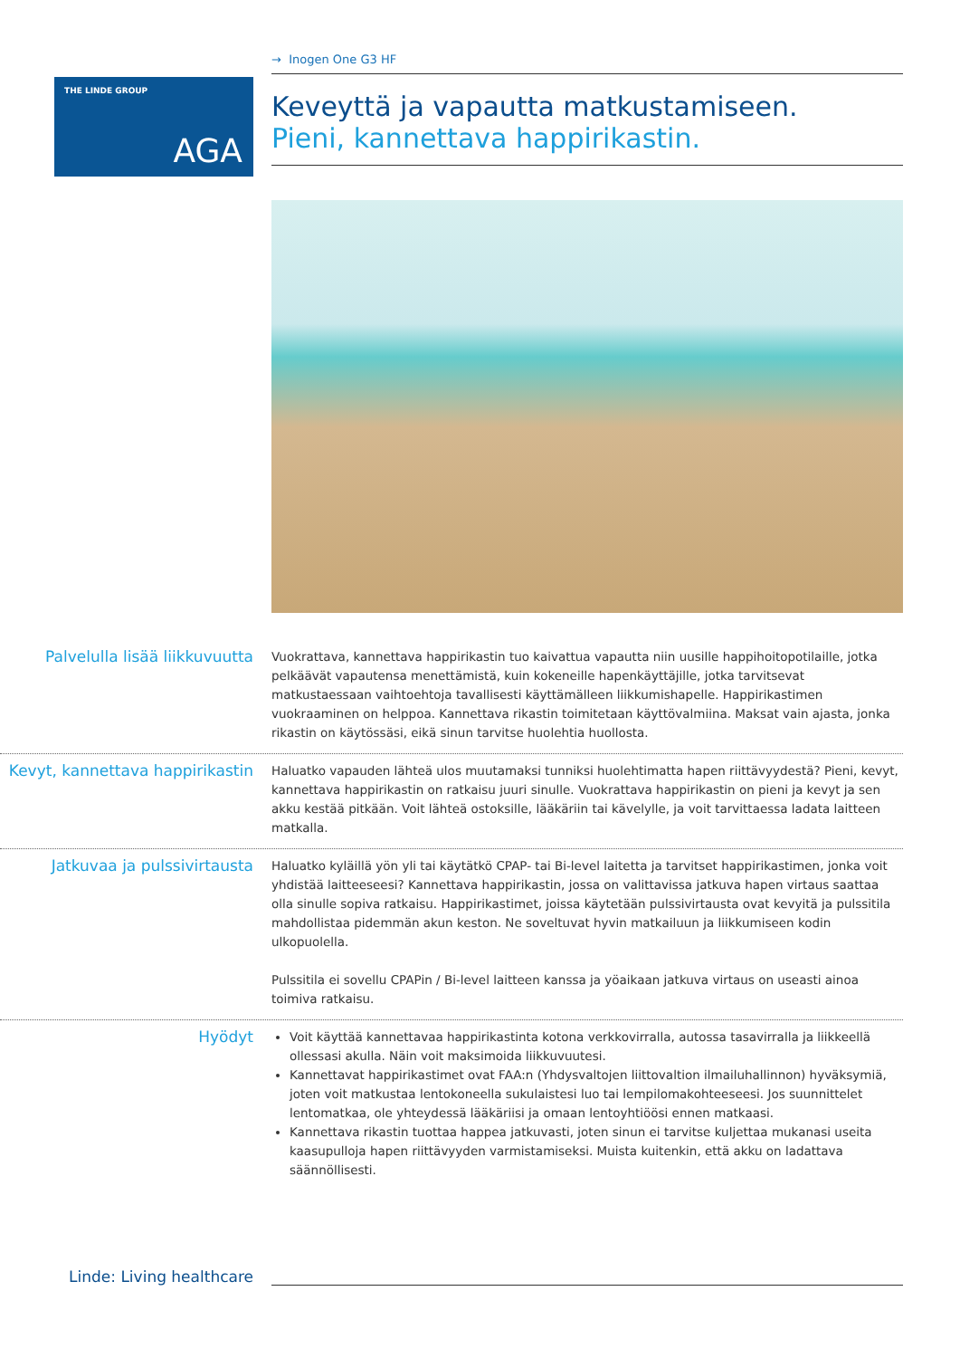THE LINDE GROUP
AGA
→ Inogen One G3 HF
Keveyttä ja vapautta matkustamiseen.
Pieni, kannettava happirikastin.
Palvelulla lisää liikkuvuutta
Vuokrattava, kannettava happirikastin tuo kaivattua vapautta niin uusille happihoitopotilaille, jotka pelkäävät vapautensa menettämistä, kuin kokeneille hapenkäyttäjille, jotka tarvitsevat matkustaessaan vaihtoehtoja tavallisesti käyttämälleen liikkumishapelle. Happirikastimen vuokraaminen on helppoa. Kannettava rikastin toimitetaan käyttövalmiina. Maksat vain ajasta, jonka rikastin on käytössäsi, eikä sinun tarvitse huolehtia huollosta.
Kevyt, kannettava happirikastin
Haluatko vapauden lähteä ulos muutamaksi tunniksi huolehtimatta hapen riittävyydestä? Pieni, kevyt, kannettava happirikastin on ratkaisu juuri sinulle. Vuokrattava happirikastin on pieni ja kevyt ja sen akku kestää pitkään. Voit lähteä ostoksille, lääkäriin tai kävelylle, ja voit tarvittaessa ladata laitteen matkalla.
Jatkuvaa ja pulssivirtausta
Haluatko kyläillä yön yli tai käytätkö CPAP- tai Bi-level laitetta ja tarvitset happirikastimen, jonka voit yhdistää laitteeseesi? Kannettava happirikastin, jossa on valittavissa jatkuva hapen virtaus saattaa olla sinulle sopiva ratkaisu. Happirikastimet, joissa käytetään pulssivirtausta ovat kevyitä ja pulssitila mahdollistaa pidemmän akun keston. Ne soveltuvat hyvin matkailuun ja liikkumiseen kodin ulkopuolella.
Pulssitila ei sovellu CPAPin / Bi-level laitteen kanssa ja yöaikaan jatkuva virtaus on useasti ainoa toimiva ratkaisu.
Hyödyt
Voit käyttää kannettavaa happirikastinta kotona verkkovirralla, autossa tasavirralla ja liikkeellä ollessasi akulla. Näin voit maksimoida liikkuvuutesi.
Kannettavat happirikastimet ovat FAA:n (Yhdysvaltojen liittovaltion ilmailuhallinnon) hyväksymiä, joten voit matkustaa lentokoneella sukulaistesi luo tai lempilomakohteeseesi. Jos suunnittelet lentomatkaa, ole yhteydessä lääkäriisi ja omaan lentoyhtiöösi ennen matkaasi.
Kannettava rikastin tuottaa happea jatkuvasti, joten sinun ei tarvitse kuljettaa mukanasi useita kaasupulloja hapen riittävyyden varmistamiseksi. Muista kuitenkin, että akku on ladattava säännöllisesti.
Linde: Living healthcare